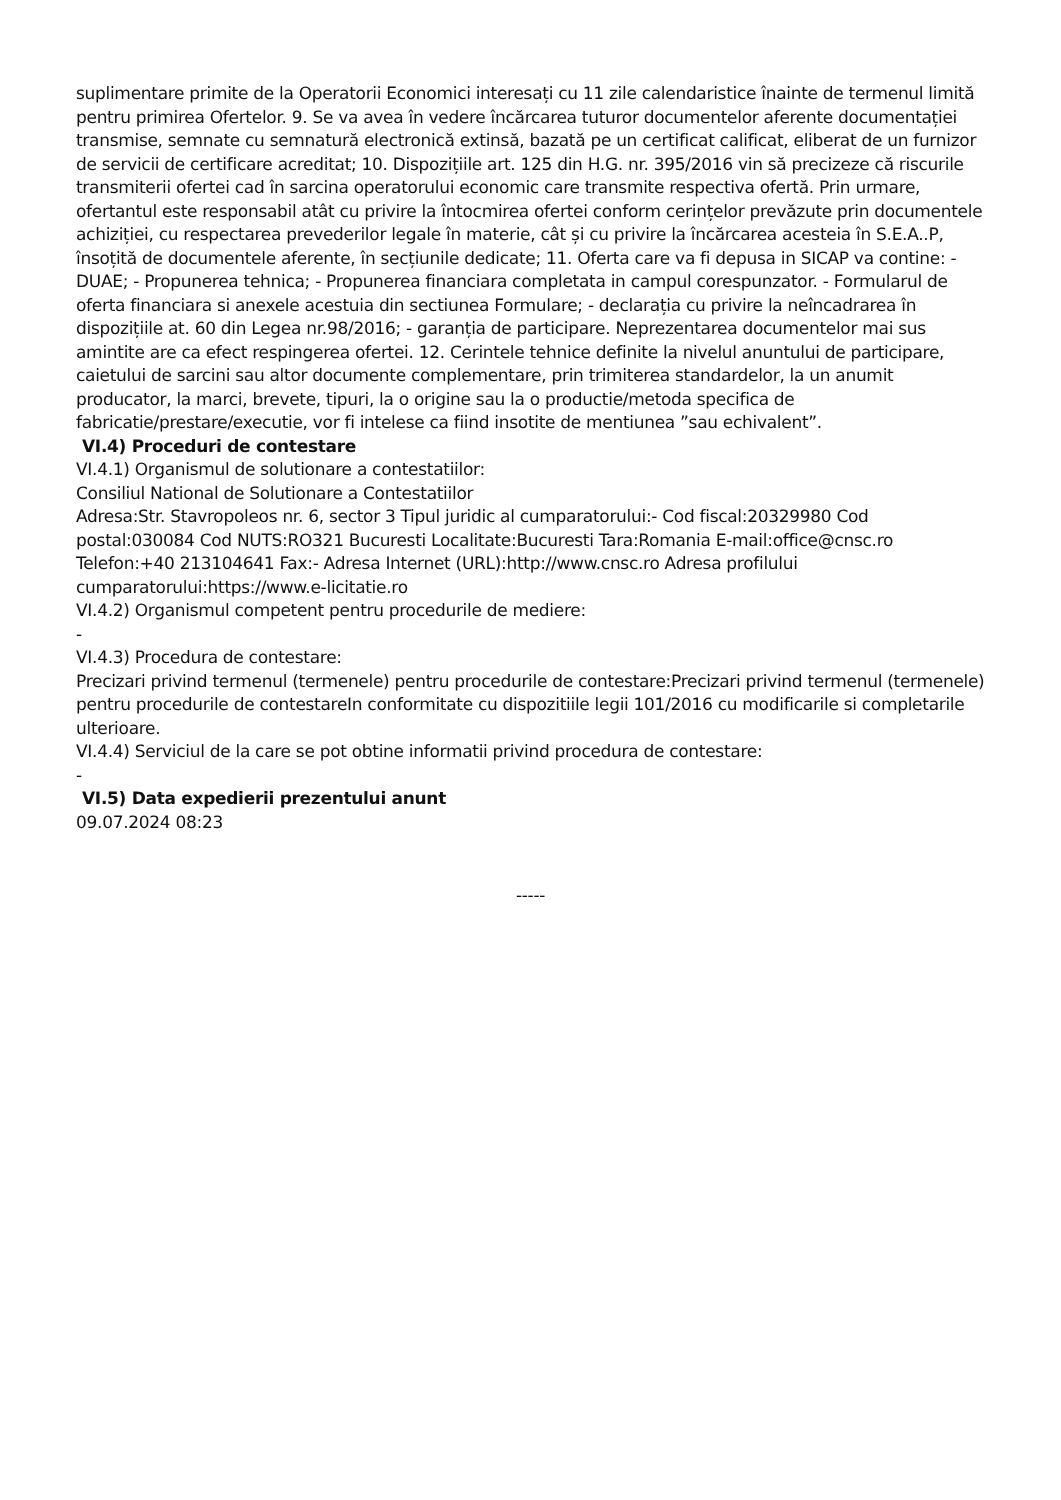suplimentare primite de la Operatorii Economici interesați cu 11 zile calendaristice înainte de termenul limită pentru primirea Ofertelor. 9. Se va avea în vedere încărcarea tuturor documentelor aferente documentației transmise, semnate cu semnatură electronică extinsă, bazată pe un certificat calificat, eliberat de un furnizor de servicii de certificare acreditat; 10. Dispozițiile art. 125 din H.G. nr. 395/2016 vin să precizeze că riscurile transmiterii ofertei cad în sarcina operatorului economic care transmite respectiva ofertă. Prin urmare, ofertantul este responsabil atât cu privire la întocmirea ofertei conform cerințelor prevăzute prin documentele achiziției, cu respectarea prevederilor legale în materie, cât și cu privire la încărcarea acesteia în S.E.A..P, însoțită de documentele aferente, în secțiunile dedicate; 11. Oferta care va fi depusa in SICAP va contine: - DUAE; - Propunerea tehnica; - Propunerea financiara completata in campul corespunzator. - Formularul de oferta financiara si anexele acestuia din sectiunea Formulare; - declarația cu privire la neîncadrarea în dispozițiile at. 60 din Legea nr.98/2016; - garanția de participare. Neprezentarea documentelor mai sus amintite are ca efect respingerea ofertei. 12. Cerintele tehnice definite la nivelul anuntului de participare, caietului de sarcini sau altor documente complementare, prin trimiterea standardelor, la un anumit producator, la marci, brevete, tipuri, la o origine sau la o productie/metoda specifica de fabricatie/prestare/executie, vor fi intelese ca fiind insotite de mentiunea ”sau echivalent”.
VI.4) Proceduri de contestare
VI.4.1) Organismul de solutionare a contestatiilor:
Consiliul National de Solutionare a Contestatiilor
Adresa:Str. Stavropoleos nr. 6, sector 3 Tipul juridic al cumparatorului:- Cod fiscal:20329980 Cod postal:030084 Cod NUTS:RO321 Bucuresti Localitate:Bucuresti Tara:Romania E-mail:office@cnsc.ro Telefon:+40 213104641 Fax:- Adresa Internet (URL):http://www.cnsc.ro Adresa profilului cumparatorului:https://www.e-licitatie.ro
VI.4.2) Organismul competent pentru procedurile de mediere:
-
VI.4.3) Procedura de contestare:
Precizari privind termenul (termenele) pentru procedurile de contestare:Precizari privind termenul (termenele) pentru procedurile de contestareIn conformitate cu dispozitiile legii 101/2016 cu modificarile si completarile ulterioare.
VI.4.4) Serviciul de la care se pot obtine informatii privind procedura de contestare:
-
VI.5) Data expedierii prezentului anunt
09.07.2024 08:23
-----